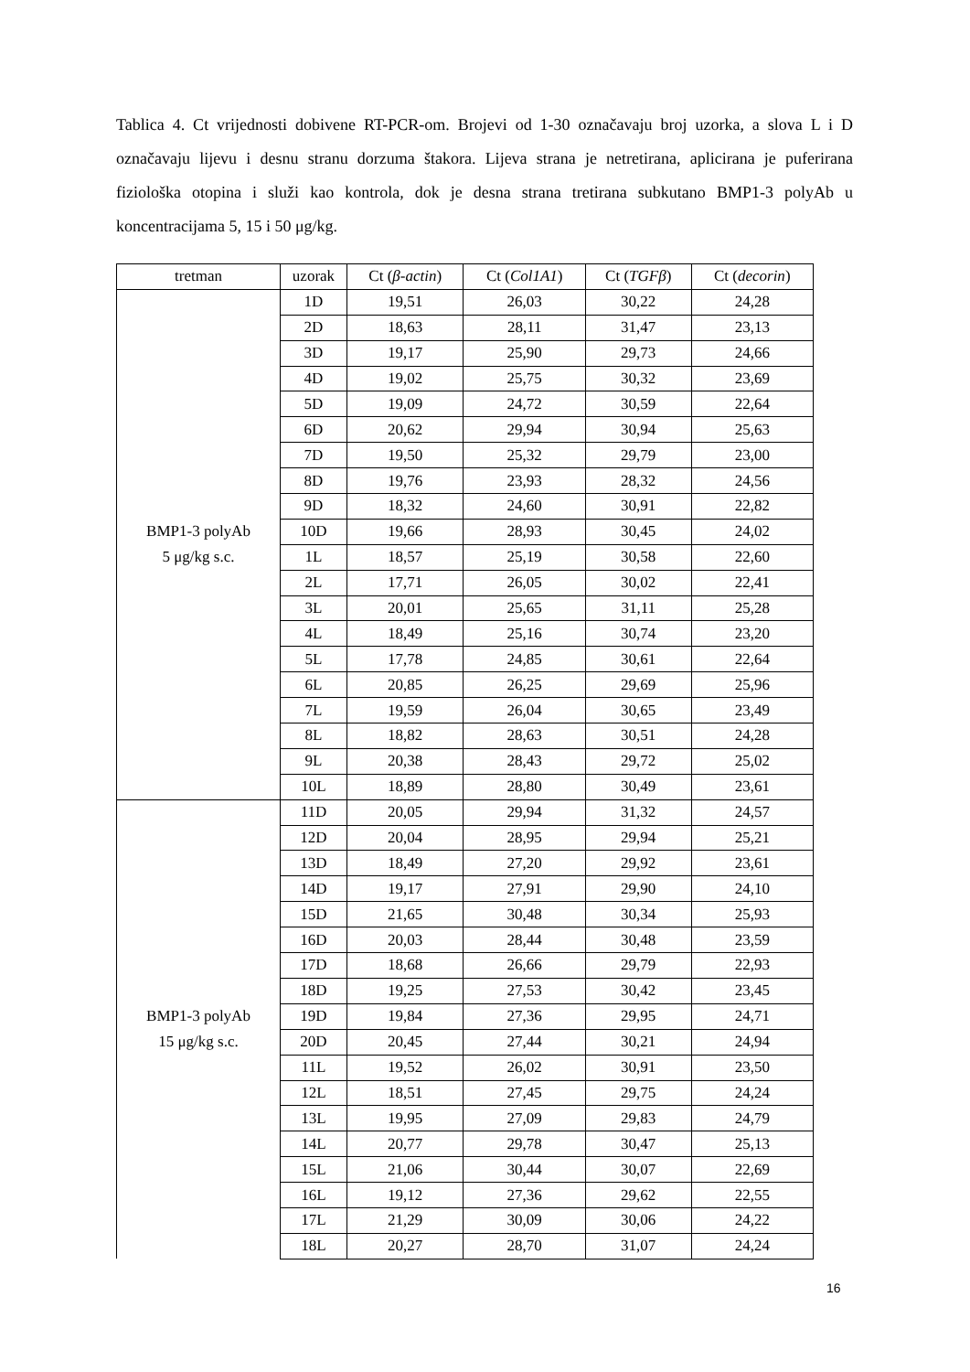Tablica 4. Ct vrijednosti dobivene RT-PCR-om. Brojevi od 1-30 označavaju broj uzorka, a slova L i D označavaju lijevu i desnu stranu dorzuma štakora. Lijeva strana je netretirana, aplicirana je puferirana fiziološka otopina i služi kao kontrola, dok je desna strana tretirana subkutano BMP1-3 polyAb u koncentracijama 5, 15 i 50 μg/kg.
| tretman | uzorak | Ct ( β-actin ) | Ct ( Col1A1 ) | Ct ( TGFβ ) | Ct ( decorin ) |
| --- | --- | --- | --- | --- | --- |
| BMP1-3 polyAb 5 μg/kg s.c. | 1D | 19,51 | 26,03 | 30,22 | 24,28 |
| | 2D | 18,63 | 28,11 | 31,47 | 23,13 |
| | 3D | 19,17 | 25,90 | 29,73 | 24,66 |
| | 4D | 19,02 | 25,75 | 30,32 | 23,69 |
| | 5D | 19,09 | 24,72 | 30,59 | 22,64 |
| | 6D | 20,62 | 29,94 | 30,94 | 25,63 |
| | 7D | 19,50 | 25,32 | 29,79 | 23,00 |
| | 8D | 19,76 | 23,93 | 28,32 | 24,56 |
| | 9D | 18,32 | 24,60 | 30,91 | 22,82 |
| | 10D | 19,66 | 28,93 | 30,45 | 24,02 |
| | 1L | 18,57 | 25,19 | 30,58 | 22,60 |
| | 2L | 17,71 | 26,05 | 30,02 | 22,41 |
| | 3L | 20,01 | 25,65 | 31,11 | 25,28 |
| | 4L | 18,49 | 25,16 | 30,74 | 23,20 |
| | 5L | 17,78 | 24,85 | 30,61 | 22,64 |
| | 6L | 20,85 | 26,25 | 29,69 | 25,96 |
| | 7L | 19,59 | 26,04 | 30,65 | 23,49 |
| | 8L | 18,82 | 28,63 | 30,51 | 24,28 |
| | 9L | 20,38 | 28,43 | 29,72 | 25,02 |
| | 10L | 18,89 | 28,80 | 30,49 | 23,61 |
| BMP1-3 polyAb 15 μg/kg s.c. | 11D | 20,05 | 29,94 | 31,32 | 24,57 |
| | 12D | 20,04 | 28,95 | 29,94 | 25,21 |
| | 13D | 18,49 | 27,20 | 29,92 | 23,61 |
| | 14D | 19,17 | 27,91 | 29,90 | 24,10 |
| | 15D | 21,65 | 30,48 | 30,34 | 25,93 |
| | 16D | 20,03 | 28,44 | 30,48 | 23,59 |
| | 17D | 18,68 | 26,66 | 29,79 | 22,93 |
| | 18D | 19,25 | 27,53 | 30,42 | 23,45 |
| | 19D | 19,84 | 27,36 | 29,95 | 24,71 |
| | 20D | 20,45 | 27,44 | 30,21 | 24,94 |
| | 11L | 19,52 | 26,02 | 30,91 | 23,50 |
| | 12L | 18,51 | 27,45 | 29,75 | 24,24 |
| | 13L | 19,95 | 27,09 | 29,83 | 24,79 |
| | 14L | 20,77 | 29,78 | 30,47 | 25,13 |
| | 15L | 21,06 | 30,44 | 30,07 | 22,69 |
| | 16L | 19,12 | 27,36 | 29,62 | 22,55 |
| | 17L | 21,29 | 30,09 | 30,06 | 24,22 |
| | 18L | 20,27 | 28,70 | 31,07 | 24,24 |
16